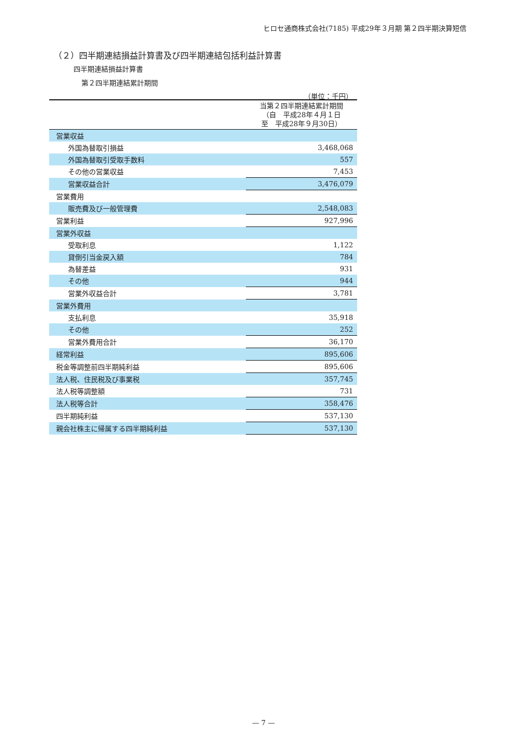ヒロセ通商株式会社(7185) 平成29年３月期 第２四半期決算短信
（２）四半期連結損益計算書及び四半期連結包括利益計算書
四半期連結損益計算書
第２四半期連結累計期間
（単位：千円）
| | 当第２四半期連結累計期間 （自 平成28年４月１日 至 平成28年９月30日） |
| --- | --- |
| 営業収益 | |
| 外国為替取引損益 | 3,468,068 |
| 外国為替取引受取手数料 | 557 |
| その他の営業収益 | 7,453 |
| 営業収益合計 | 3,476,079 |
| 営業費用 | |
| 販売費及び一般管理費 | 2,548,083 |
| 営業利益 | 927,996 |
| 営業外収益 | |
| 受取利息 | 1,122 |
| 貸倒引当金戻入額 | 784 |
| 為替差益 | 931 |
| その他 | 944 |
| 営業外収益合計 | 3,781 |
| 営業外費用 | |
| 支払利息 | 35,918 |
| その他 | 252 |
| 営業外費用合計 | 36,170 |
| 経常利益 | 895,606 |
| 税金等調整前四半期純利益 | 895,606 |
| 法人税、住民税及び事業税 | 357,745 |
| 法人税等調整額 | 731 |
| 法人税等合計 | 358,476 |
| 四半期純利益 | 537,130 |
| 親会社株主に帰属する四半期純利益 | 537,130 |
— 7 —